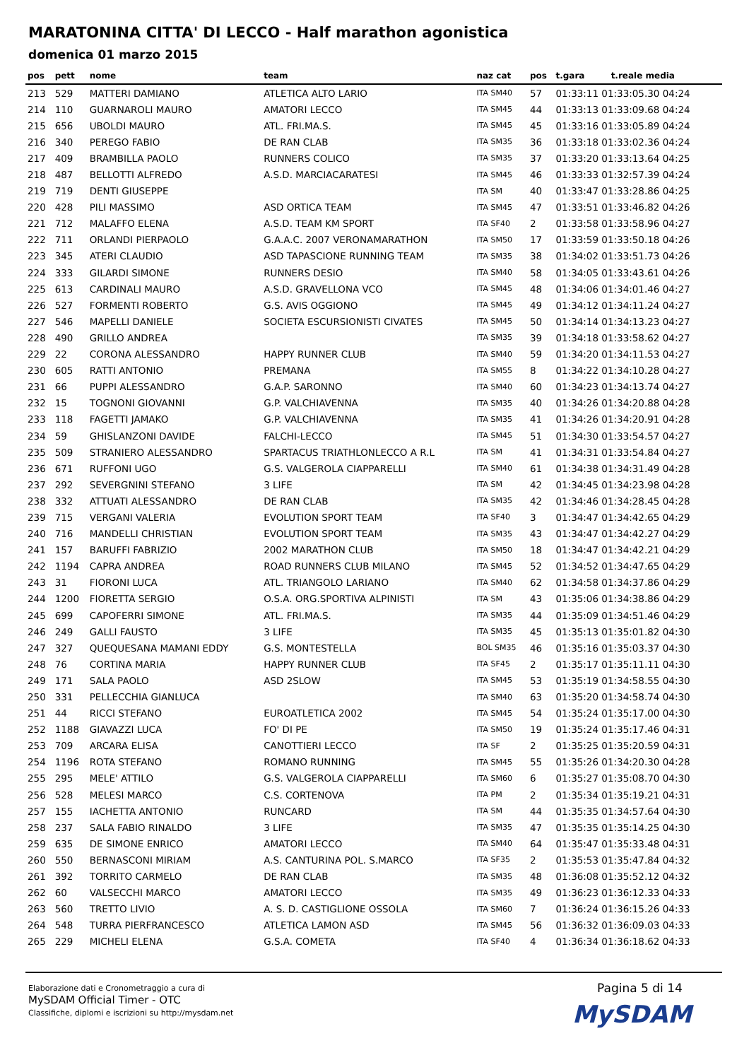MARATONINA CITTA' DI LECCO - Half marathon agonistica
domenica 01 marzo 2015
| pos | pett | nome | team | naz cat | pos | t.gara | t.reale media |
| --- | --- | --- | --- | --- | --- | --- | --- |
| 213 | 529 | MATTERI DAMIANO | ATLETICA ALTO LARIO | ITA SM40 | 57 | 01:33:11 01:33:05.30 04:24 | |
| 214 | 110 | GUARNAROLI MAURO | AMATORI LECCO | ITA SM45 | 44 | 01:33:13 01:33:09.68 04:24 | |
| 215 | 656 | UBOLDI MAURO | ATL. FRI.MA.S. | ITA SM45 | 45 | 01:33:16 01:33:05.89 04:24 | |
| 216 | 340 | PEREGO FABIO | DE RAN CLAB | ITA SM35 | 36 | 01:33:18 01:33:02.36 04:24 | |
| 217 | 409 | BRAMBILLA PAOLO | RUNNERS COLICO | ITA SM35 | 37 | 01:33:20 01:33:13.64 04:25 | |
| 218 | 487 | BELLOTTI ALFREDO | A.S.D. MARCIACARATESI | ITA SM45 | 46 | 01:33:33 01:32:57.39 04:24 | |
| 219 | 719 | DENTI GIUSEPPE | | ITA SM | 40 | 01:33:47 01:33:28.86 04:25 | |
| 220 | 428 | PILI MASSIMO | ASD ORTICA TEAM | ITA SM45 | 47 | 01:33:51 01:33:46.82 04:26 | |
| 221 | 712 | MALAFFO ELENA | A.S.D. TEAM KM SPORT | ITA SF40 | 2 | 01:33:58 01:33:58.96 04:27 | |
| 222 | 711 | ORLANDI PIERPAOLO | G.A.A.C. 2007 VERONAMARATHON | ITA SM50 | 17 | 01:33:59 01:33:50.18 04:26 | |
| 223 | 345 | ATERI CLAUDIO | ASD TAPASCIONE RUNNING TEAM | ITA SM35 | 38 | 01:34:02 01:33:51.73 04:26 | |
| 224 | 333 | GILARDI SIMONE | RUNNERS DESIO | ITA SM40 | 58 | 01:34:05 01:33:43.61 04:26 | |
| 225 | 613 | CARDINALI MAURO | A.S.D. GRAVELLONA VCO | ITA SM45 | 48 | 01:34:06 01:34:01.46 04:27 | |
| 226 | 527 | FORMENTI ROBERTO | G.S. AVIS OGGIONO | ITA SM45 | 49 | 01:34:12 01:34:11.24 04:27 | |
| 227 | 546 | MAPELLI DANIELE | SOCIETA ESCURSIONISTI CIVATES | ITA SM45 | 50 | 01:34:14 01:34:13.23 04:27 | |
| 228 | 490 | GRILLO ANDREA | | ITA SM35 | 39 | 01:34:18 01:33:58.62 04:27 | |
| 229 | 22 | CORONA ALESSANDRO | HAPPY RUNNER CLUB | ITA SM40 | 59 | 01:34:20 01:34:11.53 04:27 | |
| 230 | 605 | RATTI ANTONIO | PREMANA | ITA SM55 | 8 | 01:34:22 01:34:10.28 04:27 | |
| 231 | 66 | PUPPI ALESSANDRO | G.A.P. SARONNO | ITA SM40 | 60 | 01:34:23 01:34:13.74 04:27 | |
| 232 | 15 | TOGNONI GIOVANNI | G.P. VALCHIAVENNA | ITA SM35 | 40 | 01:34:26 01:34:20.88 04:28 | |
| 233 | 118 | FAGETTI JAMAKO | G.P. VALCHIAVENNA | ITA SM35 | 41 | 01:34:26 01:34:20.91 04:28 | |
| 234 | 59 | GHISLANZONI DAVIDE | FALCHI-LECCO | ITA SM45 | 51 | 01:34:30 01:33:54.57 04:27 | |
| 235 | 509 | STRANIERO ALESSANDRO | SPARTACUS TRIATHLONLECCO A R.L | ITA SM | 41 | 01:34:31 01:33:54.84 04:27 | |
| 236 | 671 | RUFFONI UGO | G.S. VALGEROLA CIAPPARELLI | ITA SM40 | 61 | 01:34:38 01:34:31.49 04:28 | |
| 237 | 292 | SEVERGNINI STEFANO | 3 LIFE | ITA SM | 42 | 01:34:45 01:34:23.98 04:28 | |
| 238 | 332 | ATTUATI ALESSANDRO | DE RAN CLAB | ITA SM35 | 42 | 01:34:46 01:34:28.45 04:28 | |
| 239 | 715 | VERGANI VALERIA | EVOLUTION SPORT TEAM | ITA SF40 | 3 | 01:34:47 01:34:42.65 04:29 | |
| 240 | 716 | MANDELLI CHRISTIAN | EVOLUTION SPORT TEAM | ITA SM35 | 43 | 01:34:47 01:34:42.27 04:29 | |
| 241 | 157 | BARUFFI FABRIZIO | 2002 MARATHON CLUB | ITA SM50 | 18 | 01:34:47 01:34:42.21 04:29 | |
| 242 | 1194 | CAPRA ANDREA | ROAD RUNNERS CLUB MILANO | ITA SM45 | 52 | 01:34:52 01:34:47.65 04:29 | |
| 243 | 31 | FIORONI LUCA | ATL. TRIANGOLO LARIANO | ITA SM40 | 62 | 01:34:58 01:34:37.86 04:29 | |
| 244 | 1200 | FIORETTA SERGIO | O.S.A. ORG.SPORTIVA ALPINISTI | ITA SM | 43 | 01:35:06 01:34:38.86 04:29 | |
| 245 | 699 | CAPOFERRI SIMONE | ATL. FRI.MA.S. | ITA SM35 | 44 | 01:35:09 01:34:51.46 04:29 | |
| 246 | 249 | GALLI FAUSTO | 3 LIFE | ITA SM35 | 45 | 01:35:13 01:35:01.82 04:30 | |
| 247 | 327 | QUEQUESANA MAMANI EDDY | G.S. MONTESTELLA | BOL SM35 | 46 | 01:35:16 01:35:03.37 04:30 | |
| 248 | 76 | CORTINA MARIA | HAPPY RUNNER CLUB | ITA SF45 | 2 | 01:35:17 01:35:11.11 04:30 | |
| 249 | 171 | SALA PAOLO | ASD 2SLOW | ITA SM45 | 53 | 01:35:19 01:34:58.55 04:30 | |
| 250 | 331 | PELLECCHIA GIANLUCA | | ITA SM40 | 63 | 01:35:20 01:34:58.74 04:30 | |
| 251 | 44 | RICCI STEFANO | EUROATLETICA 2002 | ITA SM45 | 54 | 01:35:24 01:35:17.00 04:30 | |
| 252 | 1188 | GIAVAZZI LUCA | FO' DI PE | ITA SM50 | 19 | 01:35:24 01:35:17.46 04:31 | |
| 253 | 709 | ARCARA ELISA | CANOTTIERI LECCO | ITA SF | 2 | 01:35:25 01:35:20.59 04:31 | |
| 254 | 1196 | ROTA STEFANO | ROMANO RUNNING | ITA SM45 | 55 | 01:35:26 01:34:20.30 04:28 | |
| 255 | 295 | MELE' ATTILO | G.S. VALGEROLA CIAPPARELLI | ITA SM60 | 6 | 01:35:27 01:35:08.70 04:30 | |
| 256 | 528 | MELESI MARCO | C.S. CORTENOVA | ITA PM | 2 | 01:35:34 01:35:19.21 04:31 | |
| 257 | 155 | IACHETTA ANTONIO | RUNCARD | ITA SM | 44 | 01:35:35 01:34:57.64 04:30 | |
| 258 | 237 | SALA FABIO RINALDO | 3 LIFE | ITA SM35 | 47 | 01:35:35 01:35:14.25 04:30 | |
| 259 | 635 | DE SIMONE ENRICO | AMATORI LECCO | ITA SM40 | 64 | 01:35:47 01:35:33.48 04:31 | |
| 260 | 550 | BERNASCONI MIRIAM | A.S. CANTURINA POL. S.MARCO | ITA SF35 | 2 | 01:35:53 01:35:47.84 04:32 | |
| 261 | 392 | TORRITO CARMELO | DE RAN CLAB | ITA SM35 | 48 | 01:36:08 01:35:52.12 04:32 | |
| 262 | 60 | VALSECCHI MARCO | AMATORI LECCO | ITA SM35 | 49 | 01:36:23 01:36:12.33 04:33 | |
| 263 | 560 | TRETTO LIVIO | A. S. D. CASTIGLIONE OSSOLA | ITA SM60 | 7 | 01:36:24 01:36:15.26 04:33 | |
| 264 | 548 | TURRA PIERFRANCESCO | ATLETICA LAMON ASD | ITA SM45 | 56 | 01:36:32 01:36:09.03 04:33 | |
| 265 | 229 | MICHELI ELENA | G.S.A. COMETA | ITA SF40 | 4 | 01:36:34 01:36:18.62 04:33 | |
Elaborazione dati e Cronometraggio a cura di
MySDAM Official Timer - OTC
Classifiche, diplomi e iscrizioni su http://mysdam.net
Pagina 5 di 14
MySDAM